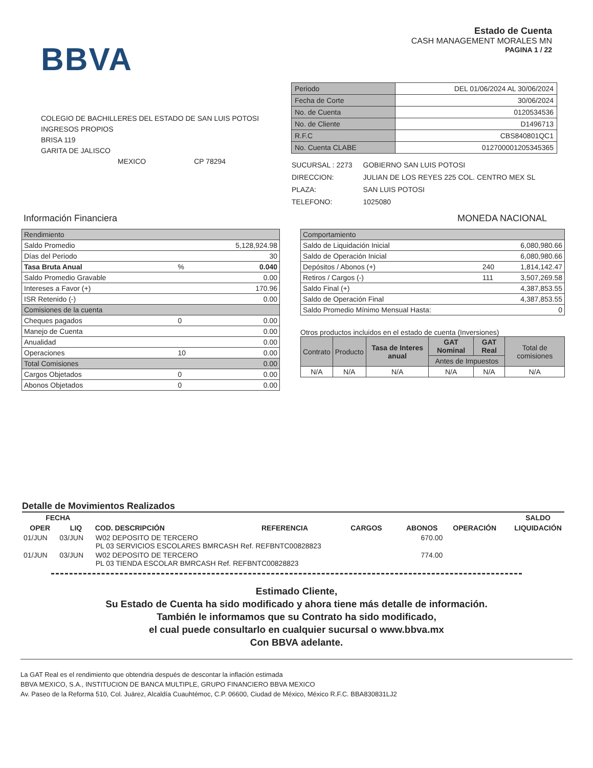BBVA
Estado de Cuenta
CASH MANAGEMENT MORALES MN
PAGINA 1 / 22
COLEGIO DE BACHILLERES DEL ESTADO DE SAN LUIS POTOSI
INGRESOS PROPIOS
BRISA 119
GARITA DE JALISCO
MEXICO CP 78294
| Periodo | DEL 01/06/2024 AL 30/06/2024 |
| Fecha de Corte | 30/06/2024 |
| No. de Cuenta | 0120534536 |
| No. de Cliente | D1496713 |
| R.F.C | CBS840801QC1 |
| No. Cuenta CLABE | 012700001205345365 |
| SUCURSAL : 2273 | GOBIERNO SAN LUIS POTOSI |
| DIRECCION: | JULIAN DE LOS REYES 225 COL. CENTRO MEX SL |
| PLAZA: | SAN LUIS POTOSI |
| TELEFONO: | 1025080 |
Información Financiera MONEDA NACIONAL
| Rendimiento | | |
| Saldo Promedio | | 5,128,924.98 |
| Días del Periodo | | 30 |
| Tasa Bruta Anual | % | 0.040 |
| Saldo Promedio Gravable | | 0.00 |
| Intereses a Favor (+) | | 170.96 |
| ISR Retenido (-) | | 0.00 |
| Comisiones de la cuenta | | |
| Cheques pagados | 0 | 0.00 |
| Manejo de Cuenta | | 0.00 |
| Anualidad | | 0.00 |
| Operaciones | 10 | 0.00 |
| Total Comisiones | | 0.00 |
| Cargos Objetados | 0 | 0.00 |
| Abonos Objetados | 0 | 0.00 |
| Comportamiento | | |
| Saldo de Liquidación Inicial | | 6,080,980.66 |
| Saldo de Operación Inicial | | 6,080,980.66 |
| Depósitos / Abonos (+) | 240 | 1,814,142.47 |
| Retiros / Cargos (-) | 111 | 3,507,269.58 |
| Saldo Final (+) | | 4,387,853.55 |
| Saldo de Operación Final | | 4,387,853.55 |
| Saldo Promedio Mínimo Mensual Hasta: | | 0 |
Otros productos incluidos en el estado de cuenta (Inversiones)
| Contrato | Producto | Tasa de Interes anual | GAT Nominal | GAT Real | Total de comisiones |
| | | | Antes de Impuestos | | |
| N/A | N/A | N/A | N/A | N/A | N/A |
Detalle de Movimientos Realizados
| FECHA | | | | | | | SALDO |
| --- | --- | --- | --- | --- | --- | --- | --- |
| OPER | LIQ | COD. DESCRIPCIÓN | REFERENCIA | CARGOS | ABONOS | OPERACIÓN | LIQUIDACIÓN |
| 01/JUN | 03/JUN | W02 DEPOSITO DE TERCERO PL 03 SERVICIOS ESCOLARES BMRCASH Ref. REFBNTC00828823 | | | 670.00 | | |
| 01/JUN | 03/JUN | W02 DEPOSITO DE TERCERO PL 03 TIENDA ESCOLAR BMRCASH Ref. REFBNTC00828823 | | | 774.00 | | |
Estimado Cliente,
Su Estado de Cuenta ha sido modificado y ahora tiene más detalle de información.
También le informamos que su Contrato ha sido modificado,
el cual puede consultarlo en cualquier sucursal o www.bbva.mx
Con BBVA adelante.
La GAT Real es el rendimiento que obtendria después de descontar la inflación estimada
BBVA MEXICO, S.A., INSTITUCION DE BANCA MULTIPLE, GRUPO FINANCIERO BBVA MEXICO
Av. Paseo de la Reforma 510, Col. Juárez, Alcaldía Cuauhtémoc, C.P. 06600, Ciudad de México, México R.F.C. BBA830831LJ2